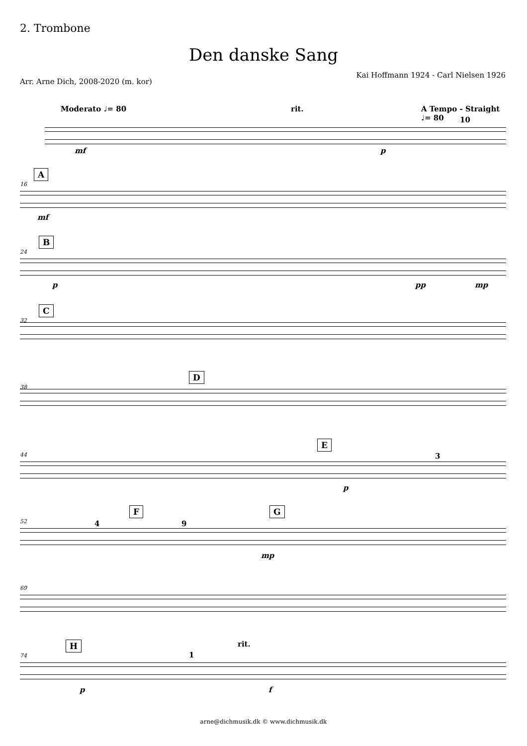2. Trombone
Den danske Sang
Arr. Arne Dich, 2008-2020 (m. kor)
Kai Hoffmann 1924 - Carl Nielsen 1926
Moderato ♩= 80 rit. A Tempo - Straight ♩= 80
10
mf p
A
16
mf
B
24
p pp mp
C
32
D
38
E
3 44
p
F G
4 9 52
mp
69
H rit.
1 74
p f
arne@dichmusik.dk © www.dichmusik.dk